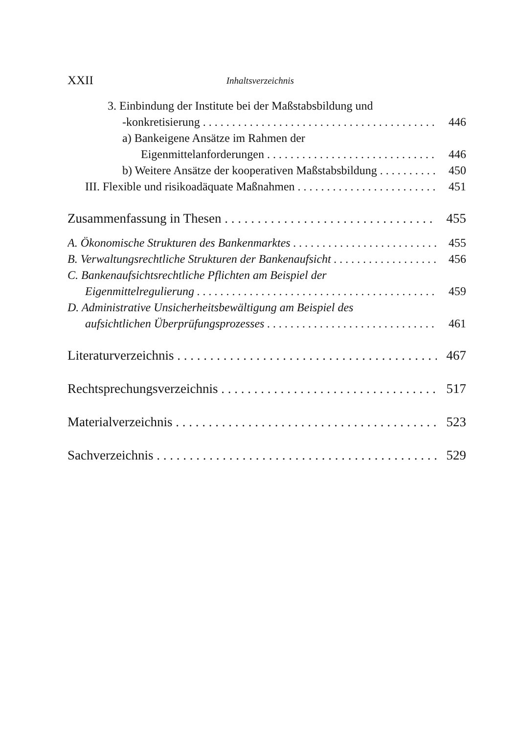XXII Inhaltsverzeichnis
3. Einbindung der Institute bei der Maßstabsbildung und
-konkretisierung 446
a) Bankeigene Ansätze im Rahmen der
Eigenmittelanforderungen 446
b) Weitere Ansätze der kooperativen Maßstabsbildung 450
III. Flexible und risikoadäquate Maßnahmen 451
Zusammenfassung in Thesen 455
A. Ökonomische Strukturen des Bankenmarktes 455
B. Verwaltungsrechtliche Strukturen der Bankenaufsicht 456
C. Bankenaufsichtsrechtliche Pflichten am Beispiel der
Eigenmittelregulierung 459
D. Administrative Unsicherheitsbewältigung am Beispiel des
aufsichtlichen Überprüfungsprozesses 461
Literaturverzeichnis 467
Rechtsprechungsverzeichnis 517
Materialverzeichnis 523
Sachverzeichnis 529